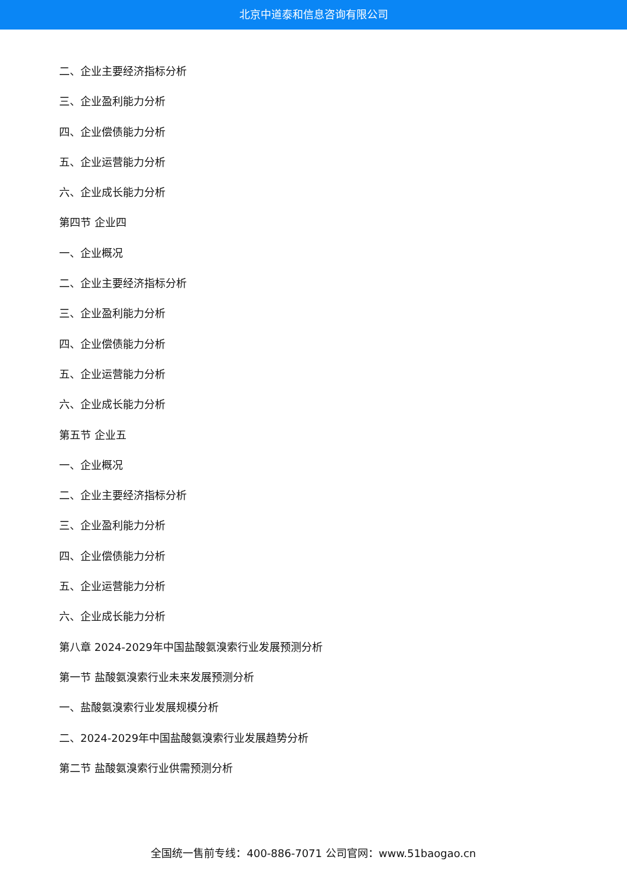北京中道泰和信息咨询有限公司
二、企业主要经济指标分析
三、企业盈利能力分析
四、企业偿债能力分析
五、企业运营能力分析
六、企业成长能力分析
第四节 企业四
一、企业概况
二、企业主要经济指标分析
三、企业盈利能力分析
四、企业偿债能力分析
五、企业运营能力分析
六、企业成长能力分析
第五节 企业五
一、企业概况
二、企业主要经济指标分析
三、企业盈利能力分析
四、企业偿债能力分析
五、企业运营能力分析
六、企业成长能力分析
第八章 2024-2029年中国盐酸氨溴索行业发展预测分析
第一节 盐酸氨溴索行业未来发展预测分析
一、盐酸氨溴索行业发展规模分析
二、2024-2029年中国盐酸氨溴索行业发展趋势分析
第二节 盐酸氨溴索行业供需预测分析
全国统一售前专线：400-886-7071 公司官网：www.51baogao.cn